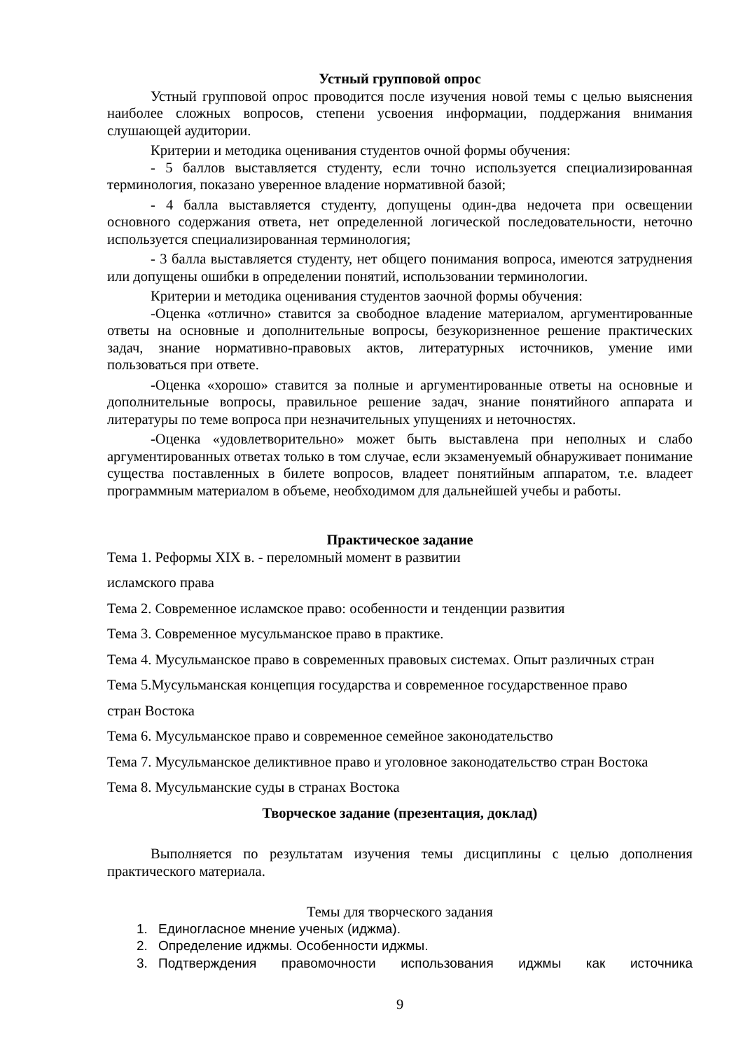Устный групповой опрос
Устный групповой опрос проводится после изучения новой темы с целью выяснения наиболее сложных вопросов, степени усвоения информации, поддержания внимания слушающей аудитории.
Критерии и методика оценивания студентов очной формы обучения:
- 5 баллов выставляется студенту, если точно используется специализированная терминология, показано уверенное владение нормативной базой;
- 4 балла выставляется студенту, допущены один-два недочета при освещении основного содержания ответа, нет определенной логической последовательности, неточно используется специализированная терминология;
- 3 балла выставляется студенту, нет общего понимания вопроса, имеются затруднения или допущены ошибки в определении понятий, использовании терминологии.
Критерии и методика оценивания студентов заочной формы обучения:
-Оценка «отлично» ставится за свободное владение материалом, аргументированные ответы на основные и дополнительные вопросы, безукоризненное решение практических задач, знание нормативно-правовых актов, литературных источников, умение ими пользоваться при ответе.
-Оценка «хорошо» ставится за полные и аргументированные ответы на основные и дополнительные вопросы, правильное решение задач, знание понятийного аппарата и литературы по теме вопроса при незначительных упущениях и неточностях.
-Оценка «удовлетворительно» может быть выставлена при неполных и слабо аргументированных ответах только в том случае, если экзаменуемый обнаруживает понимание существа поставленных в билете вопросов, владеет понятийным аппаратом, т.е. владеет программным материалом в объеме, необходимом для дальнейшей учебы и работы.
Практическое задание
Тема 1. Реформы XIX в. - переломный момент в развитии
исламского права
Тема 2. Современное исламское право: особенности и тенденции развития
Тема 3. Современное мусульманское право в практике.
Тема 4. Мусульманское право в современных правовых системах. Опыт различных стран
Тема 5.Мусульманская концепция государства и современное государственное право
стран Востока
Тема 6. Мусульманское право и современное семейное законодательство
Тема 7. Мусульманское деликтивное право и уголовное законодательство стран Востока
Тема 8. Мусульманские суды в странах Востока
Творческое задание (презентация, доклад)
Выполняется по результатам изучения темы дисциплины с целью дополнения практического материала.
Темы для творческого задания
1. Единогласное мнение ученых (иджма).
2. Определение иджмы. Особенности иджмы.
3. Подтверждения правомочности использования иджмы как источника
9